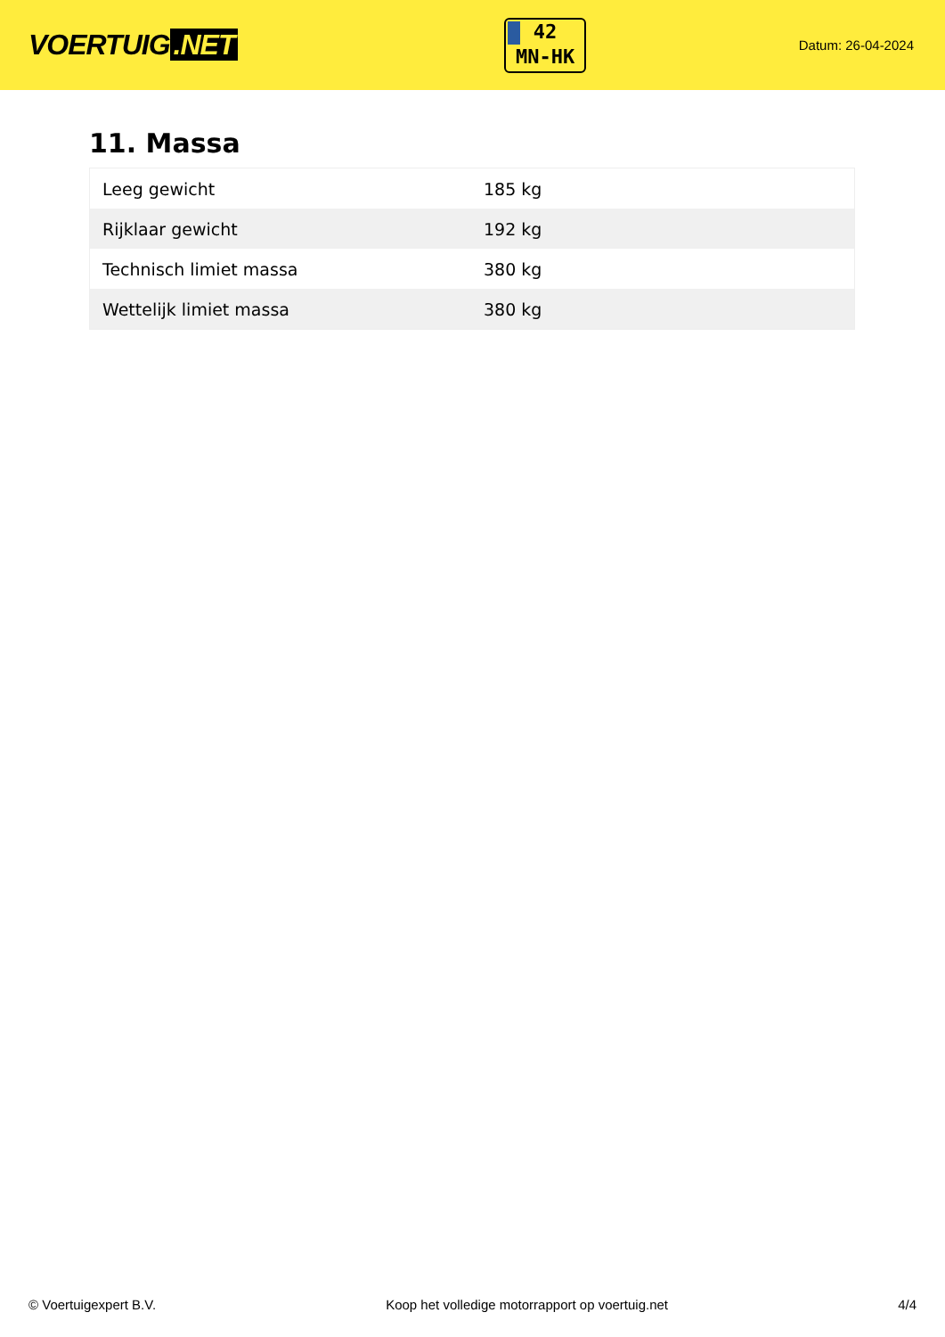VOERTUIG.NET
42
MN-HK
Datum: 26-04-2024
11. Massa
| Leeg gewicht | 185 kg |
| Rijklaar gewicht | 192 kg |
| Technisch limiet massa | 380 kg |
| Wettelijk limiet massa | 380 kg |
© Voertuigexpert B.V. Koop het volledige motorrapport op voertuig.net 4/4